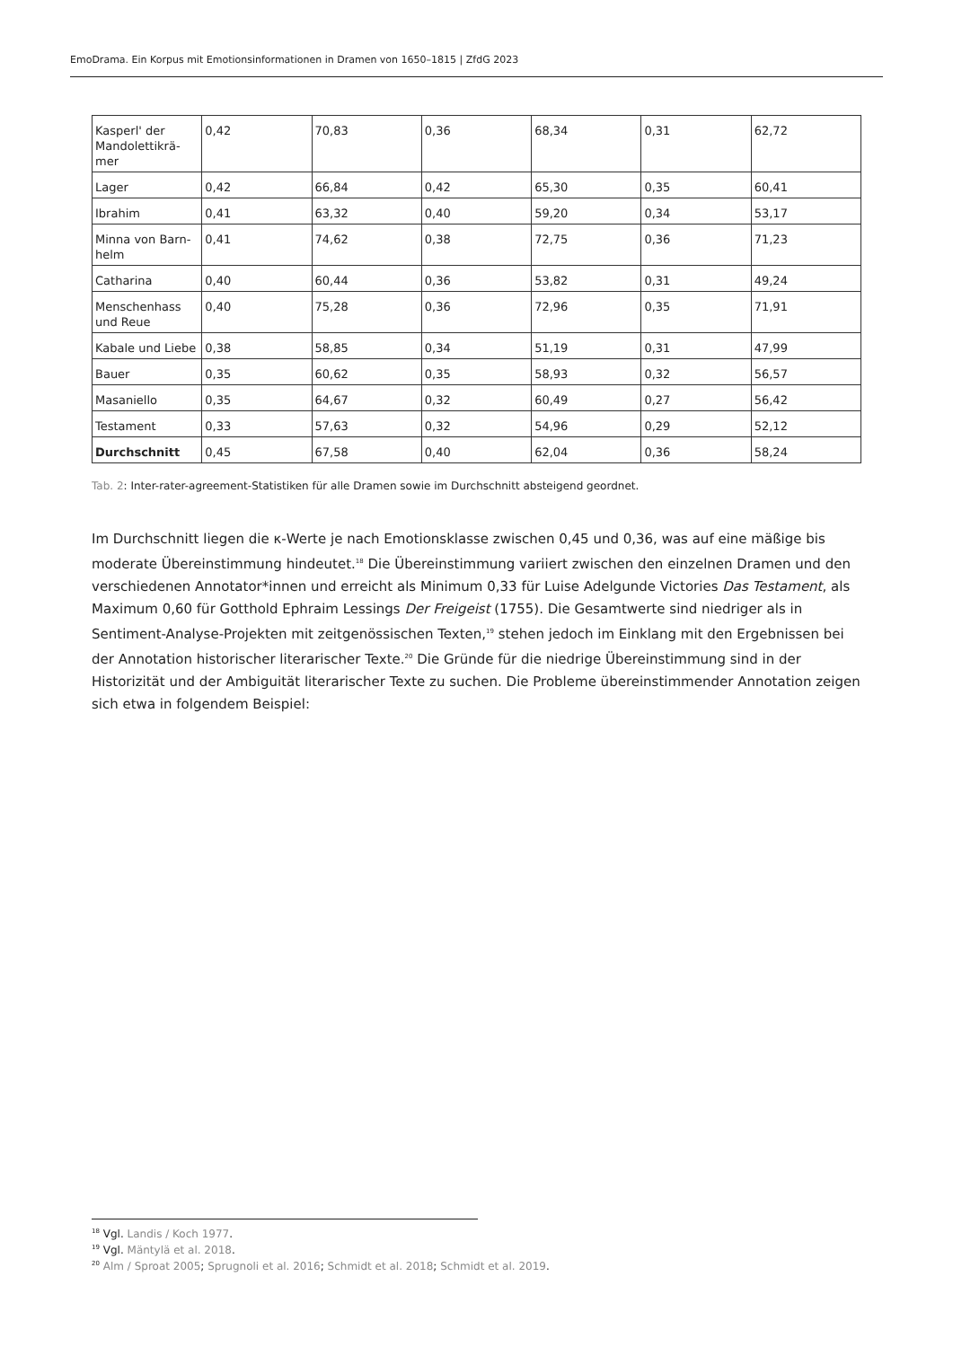EmoDrama. Ein Korpus mit Emotionsinformationen in Dramen von 1650–1815 | ZfdG 2023
| Kasperl' der Mandolettikrä-mer | 0,42 | 70,83 | 0,36 | 68,34 | 0,31 | 62,72 |
| Lager | 0,42 | 66,84 | 0,42 | 65,30 | 0,35 | 60,41 |
| Ibrahim | 0,41 | 63,32 | 0,40 | 59,20 | 0,34 | 53,17 |
| Minna von Barn-helm | 0,41 | 74,62 | 0,38 | 72,75 | 0,36 | 71,23 |
| Catharina | 0,40 | 60,44 | 0,36 | 53,82 | 0,31 | 49,24 |
| Menschenhass und Reue | 0,40 | 75,28 | 0,36 | 72,96 | 0,35 | 71,91 |
| Kabale und Liebe | 0,38 | 58,85 | 0,34 | 51,19 | 0,31 | 47,99 |
| Bauer | 0,35 | 60,62 | 0,35 | 58,93 | 0,32 | 56,57 |
| Masaniello | 0,35 | 64,67 | 0,32 | 60,49 | 0,27 | 56,42 |
| Testament | 0,33 | 57,63 | 0,32 | 54,96 | 0,29 | 52,12 |
| Durchschnitt | 0,45 | 67,58 | 0,40 | 62,04 | 0,36 | 58,24 |
Tab. 2: Inter-rater-agreement-Statistiken für alle Dramen sowie im Durchschnitt absteigend geordnet.
Im Durchschnitt liegen die κ-Werte je nach Emotionsklasse zwischen 0,45 und 0,36, was auf eine mäßige bis moderate Übereinstimmung hindeutet.<sup>18</sup> Die Übereinstimmung variiert zwischen den einzelnen Dramen und den verschiedenen Annotator*innen und erreicht als Minimum 0,33 für Luise Adelgunde Victories Das Testament, als Maximum 0,60 für Gotthold Ephraim Lessings Der Freigeist (1755). Die Gesamtwerte sind niedriger als in Sentiment-Analyse-Projekten mit zeitgenössischen Texten,<sup>19</sup> stehen jedoch im Einklang mit den Ergebnissen bei der Annotation historischer literarischer Texte.<sup>20</sup> Die Gründe für die niedrige Übereinstimmung sind in der Historizität und der Ambiguität literarischer Texte zu suchen. Die Probleme übereinstimmender Annotation zeigen sich etwa in folgendem Beispiel:
<sup>18</sup> Vgl. Landis / Koch 1977.
<sup>19</sup> Vgl. Mäntylä et al. 2018.
<sup>20</sup> Alm / Sproat 2005; Sprugnoli et al. 2016; Schmidt et al. 2018; Schmidt et al. 2019.